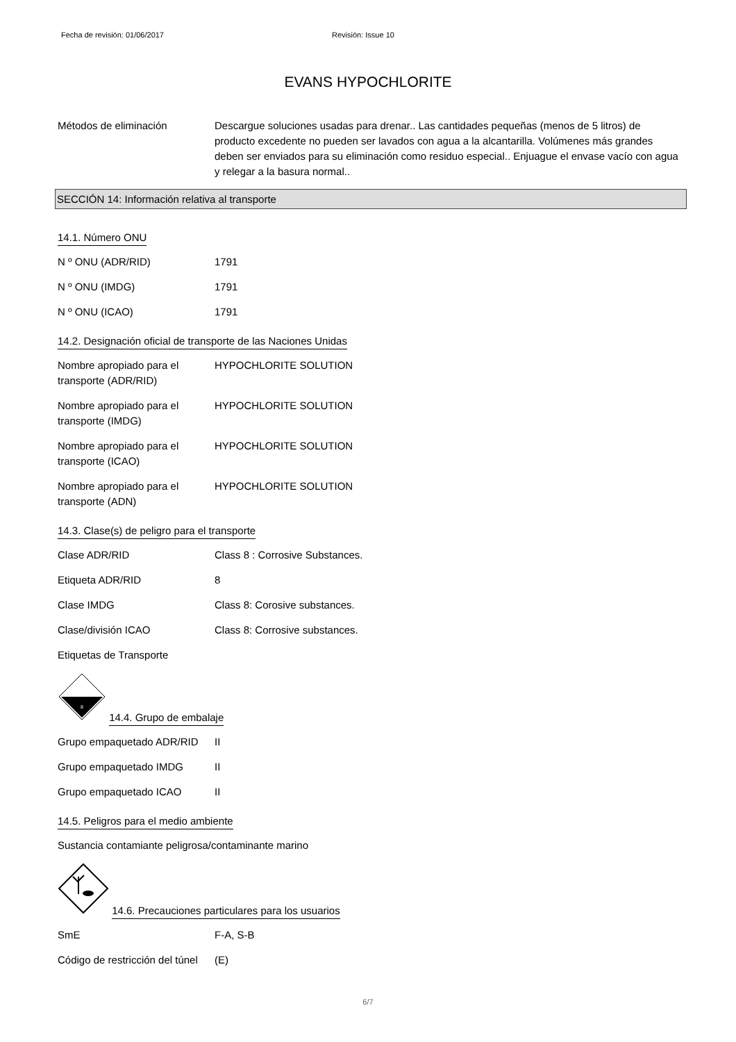Fecha de revisión: 01/06/2017 Revisión: Issue 10
EVANS HYPOCHLORITE
Métodos de eliminación Descargue soluciones usadas para drenar.. Las cantidades pequeñas (menos de 5 litros) de producto excedente no pueden ser lavados con agua a la alcantarilla. Volúmenes más grandes deben ser enviados para su eliminación como residuo especial.. Enjuague el envase vacío con agua y relegar a la basura normal..
SECCIÓN 14: Información relativa al transporte
14.1. Número ONU
N º ONU (ADR/RID) 1791
N º ONU (IMDG) 1791
N º ONU (ICAO) 1791
14.2. Designación oficial de transporte de las Naciones Unidas
Nombre apropiado para el transporte (ADR/RID)
HYPOCHLORITE SOLUTION
Nombre apropiado para el transporte (IMDG)
HYPOCHLORITE SOLUTION
Nombre apropiado para el transporte (ICAO)
HYPOCHLORITE SOLUTION
Nombre apropiado para el transporte (ADN)
HYPOCHLORITE SOLUTION
14.3. Clase(s) de peligro para el transporte
Clase ADR/RID Class 8 : Corrosive Substances.
Etiqueta ADR/RID 8
Clase IMDG Class 8: Corosive substances.
Clase/división ICAO Class 8: Corrosive substances.
Etiquetas de Transporte
8
14.4. Grupo de embalaje
Grupo empaquetado ADR/RID II
Grupo empaquetado IMDG II
Grupo empaquetado ICAO II
14.5. Peligros para el medio ambiente
Sustancia contamiante peligrosa/contaminante marino
14.6. Precauciones particulares para los usuarios
SmE F-A, S-B
Código de restricción del túnel
(E)
6/7